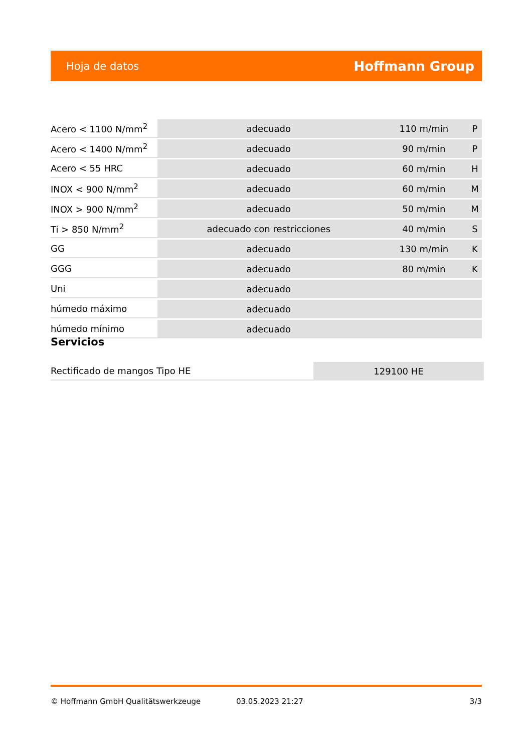Hoja de datos Hoffmann Group
| Acero < 1100 N/mm<sup>2</sup> | adecuado | 110 m/min | P |
| Acero < 1400 N/mm<sup>2</sup> | adecuado | 90 m/min | P |
| Acero < 55 HRC | adecuado | 60 m/min | H |
| INOX < 900 N/mm<sup>2</sup> | adecuado | 60 m/min | M |
| INOX > 900 N/mm<sup>2</sup> | adecuado | 50 m/min | M |
| Ti > 850 N/mm<sup>2</sup> | adecuado con restricciones | 40 m/min | S |
| GG | adecuado | 130 m/min | K |
| GGG | adecuado | 80 m/min | K |
| Uni | adecuado | | |
| húmedo máximo | adecuado | | |
| húmedo mínimo | adecuado | | |
Servicios
| Rectificado de mangos Tipo HE | 129100 HE |
© Hoffmann GmbH Qualitätswerkzeuge 03.05.2023 21:27 3/3